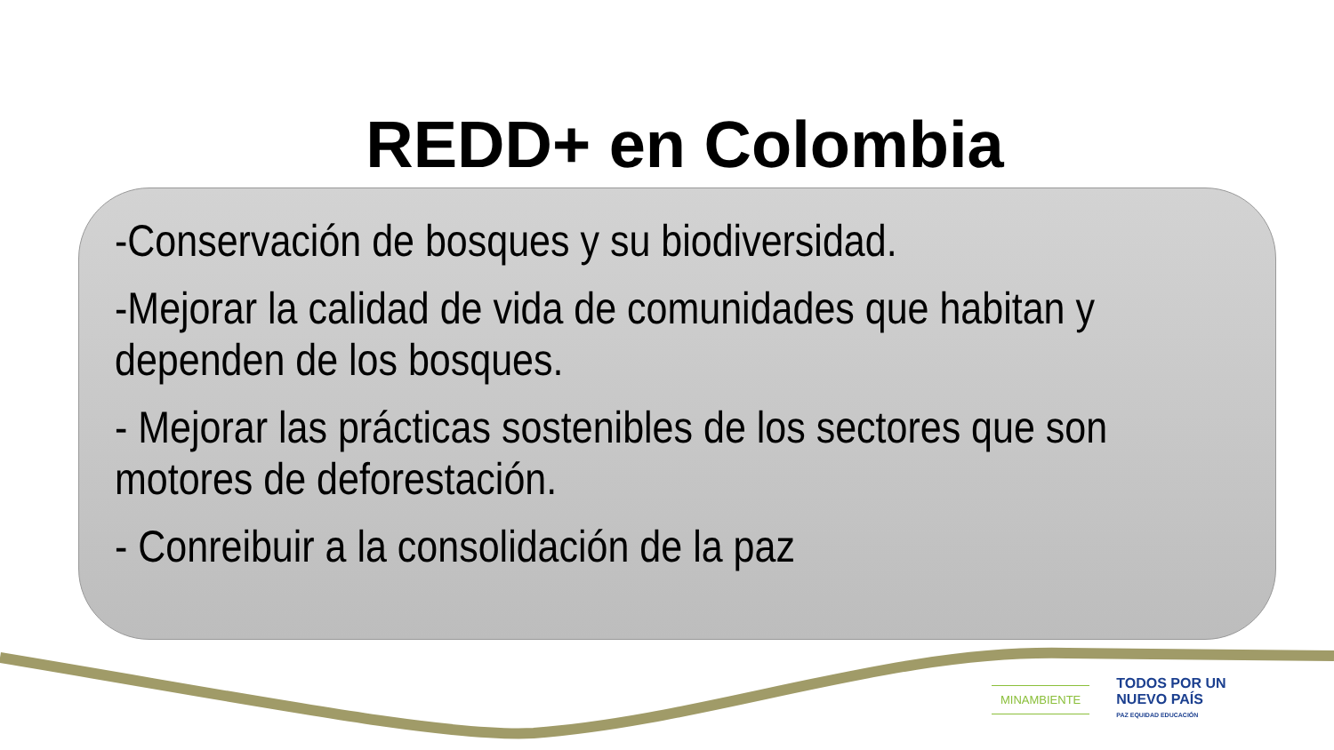REDD+ en Colombia
-Conservación de bosques y su biodiversidad.
-Mejorar la calidad de vida de comunidades que habitan y dependen de los bosques.
- Mejorar las prácticas sostenibles de los sectores que son motores de deforestación.
- Conreibuir a la consolidación de la paz
MINAMBIENTE
TODOS POR UN
NUEVO PAÍS
PAZ EQUIDAD EDUCACIÓN